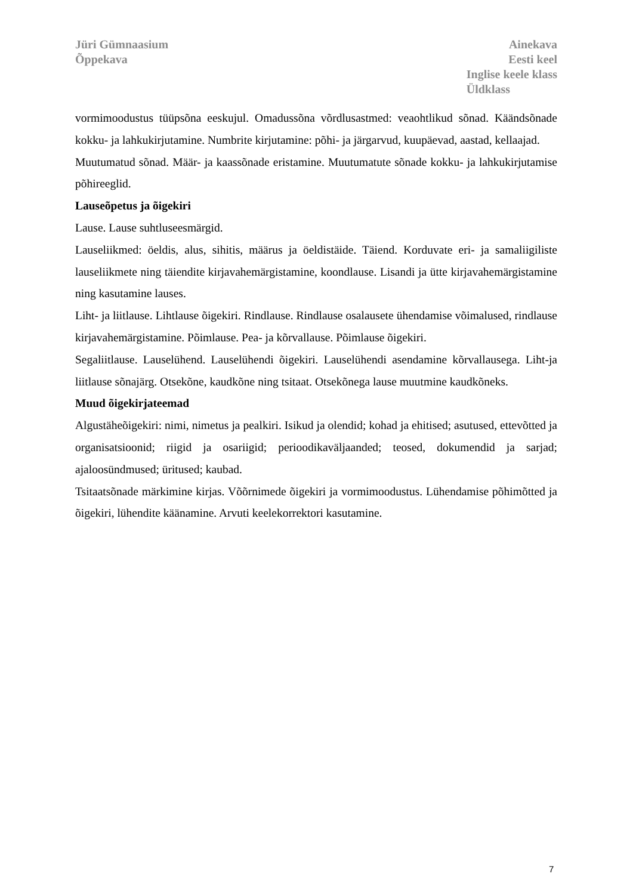Jüri Gümnaasium
Õppekava
Ainekava
Eesti keel
Inglise keele klass
Üldklass
vormimoodustus tüüpsõna eeskujul. Omadussõna võrdlusastmed: veaohtlikud sõnad. Käändsõnade kokku- ja lahkukirjutamine. Numbrite kirjutamine: põhi- ja järgarvud, kuupäevad, aastad, kellaajad.
Muutumatud sõnad. Määr- ja kaassõnade eristamine. Muutumatute sõnade kokku- ja lahkukirjutamise põhireeglid.
Lauseõpetus ja õigekiri
Lause. Lause suhtluseesmärgid.
Lauseliikmed: öeldis, alus, sihitis, määrus ja öeldistäide. Täiend. Korduvate eri- ja samaliigiliste lauseliikmete ning täiendite kirjavahemärgistamine, koondlause. Lisandi ja ütte kirjavahemärgistamine ning kasutamine lauses.
Liht- ja liitlause. Lihtlause õigekiri. Rindlause. Rindlause osalausete ühendamise võimalused, rindlause kirjavahemärgistamine. Põimlause. Pea- ja kõrvallause. Põimlause õigekiri.
Segaliitlause. Lauselühend. Lauselühendi õigekiri. Lauselühendi asendamine kõrvallausega. Liht-ja liitlause sõnajärg. Otsekõne, kaudkõne ning tsitaat. Otsekõnega lause muutmine kaudkõneks.
Muud õigekirjateemad
Algustäheõigekiri: nimi, nimetus ja pealkiri. Isikud ja olendid; kohad ja ehitised; asutused, ettevõtted ja organisatsioonid; riigid ja osariigid; perioodikaväljaanded; teosed, dokumendid ja sarjad; ajaloosündmused; üritused; kaubad.
Tsitaatsõnade märkimine kirjas. Võõrnimede õigekiri ja vormimoodustus. Lühendamise põhimõtted ja õigekiri, lühendite käänamine. Arvuti keelekorrektori kasutamine.
7